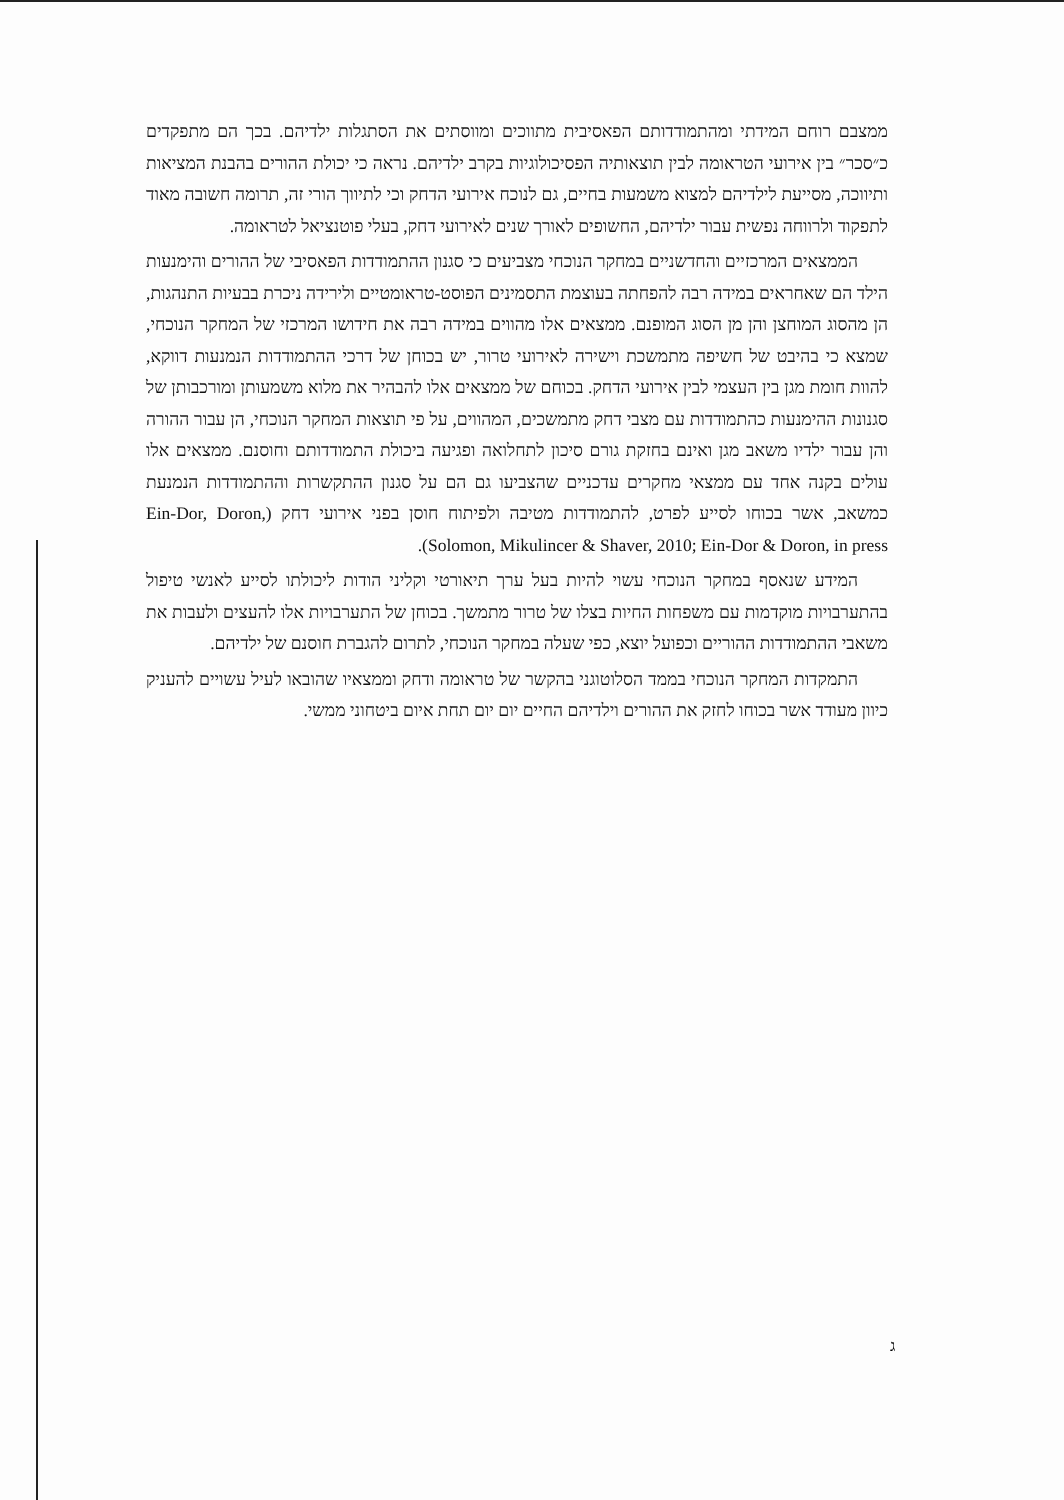ממצבם רוחם המידתי ומהתמודדותם הפאסיבית מתווכים ומווסתים את הסתגלות ילדיהם. בכך הם מתפקדים כ״סכר״ בין אירועי הטראומה לבין תוצאותיה הפסיכולוגיות בקרב ילדיהם. נראה כי יכולת ההורים בהבנת המציאות ותיווכה, מסייעת לילדיהם למצוא משמעות בחיים, גם לנוכח אירועי הדחק וכי לתיווך הורי זה, תרומה חשובה מאוד לתפקוד ולרווחה נפשית עבור ילדיהם, החשופים לאורך שנים לאירועי דחק, בעלי פוטנציאל לטראומה.
הממצאים המרכזיים והחדשניים במחקר הנוכחי מצביעים כי סגנון ההתמודדות הפאסיבי של ההורים והימנעות הילד הם שאחראים במידה רבה להפחתה בעוצמת התסמינים הפוסט-טראומטיים ולירידה ניכרת בבעיות התנהגות, הן מהסוג המוחצן והן מן הסוג המופנם. ממצאים אלו מהווים במידה רבה את חידושו המרכזי של המחקר הנוכחי, שמצא כי בהיבט של חשיפה מתמשכת וישירה לאירועי טרור, יש בכוחן של דרכי ההתמודדות הנמנעות דווקא, להוות חומת מגן בין העצמי לבין אירועי הדחק. בכוחם של ממצאים אלו להבהיר את מלוא משמעותן ומורכבותן של סגנונות ההימנעות כהתמודדות עם מצבי דחק מתמשכים, המהווים, על פי תוצאות המחקר הנוכחי, הן עבור ההורה והן עבור ילדיו משאב מגן ואינם בחזקת גורם סיכון לתחלואה ופגיעה ביכולת התמודדותם וחוסנם. ממצאים אלו עולים בקנה אחד עם ממצאי מחקרים עדכניים שהצביעו גם הם על סגנון ההתקשרות וההתמודדות הנמנעת כמשאב, אשר בכוחו לסייע לפרט, להתמודדות מטיבה ולפיתוח חוסן בפני אירועי דחק (Ein-Dor, Doron, Solomon, Mikulincer & Shaver, 2010; Ein-Dor & Doron, in press).
המידע שנאסף במחקר הנוכחי עשוי להיות בעל ערך תיאורטי וקליני הודות ליכולתו לסייע לאנשי טיפול בהתערבויות מוקדמות עם משפחות החיות בצלו של טרור מתמשך. בכוחן של התערבויות אלו להעצים ולעבות את משאבי ההתמודדות ההוריים וכפועל יוצא, כפי שעלה במחקר הנוכחי, לתרום להגברת חוסנם של ילדיהם.
התמקדות המחקר הנוכחי בממד הסלוטוגני בהקשר של טראומה ודחק וממצאיו שהובאו לעיל עשויים להעניק כיוון מעודד אשר בכוחו לחזק את ההורים וילדיהם החיים יום יום תחת איום ביטחוני ממשי.
ג